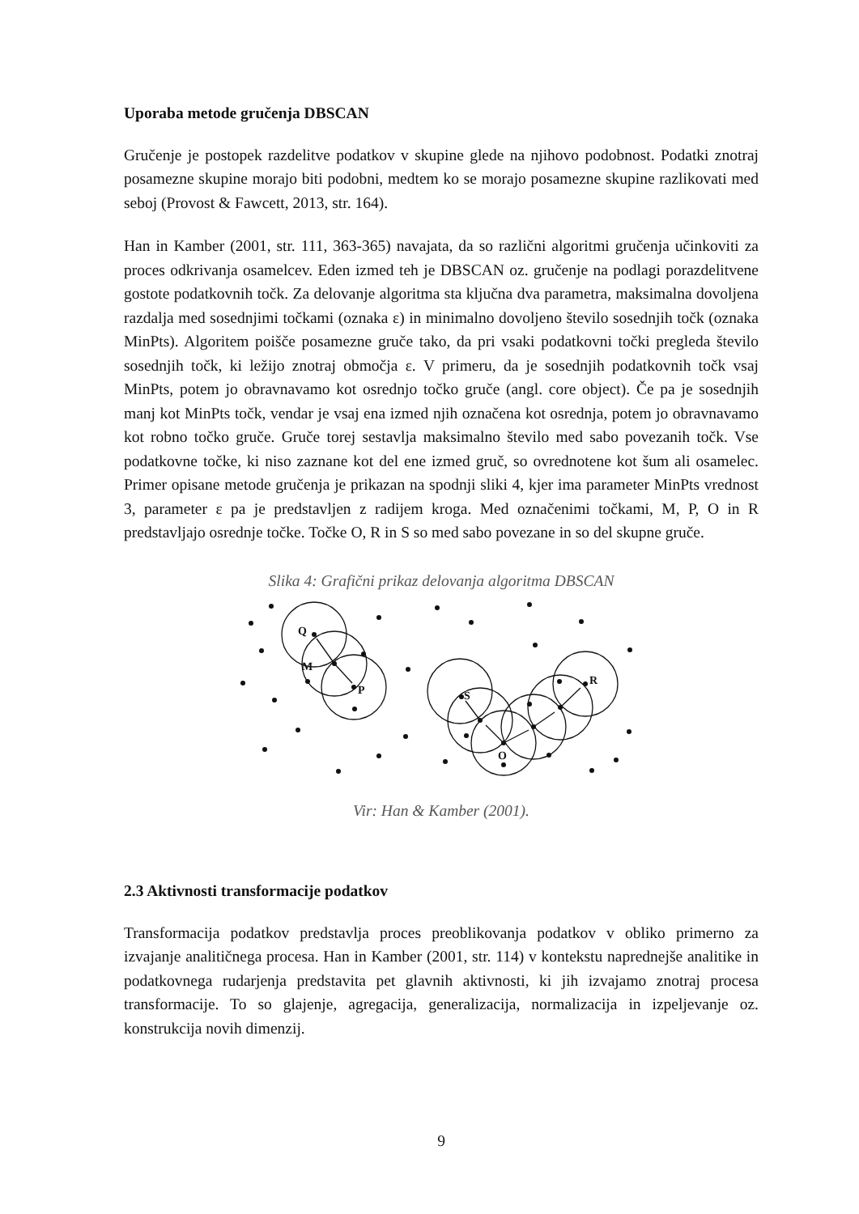Uporaba metode gručenja DBSCAN
Gručenje je postopek razdelitve podatkov v skupine glede na njihovo podobnost. Podatki znotraj posamezne skupine morajo biti podobni, medtem ko se morajo posamezne skupine razlikovati med seboj (Provost & Fawcett, 2013, str. 164).
Han in Kamber (2001, str. 111, 363-365) navajata, da so različni algoritmi gručenja učinkoviti za proces odkrivanja osamelcev. Eden izmed teh je DBSCAN oz. gručenje na podlagi porazdelitvene gostote podatkovnih točk. Za delovanje algoritma sta ključna dva parametra, maksimalna dovoljena razdalja med sosednjimi točkami (oznaka ε) in minimalno dovoljeno število sosednjih točk (oznaka MinPts). Algoritem poišče posamezne gruče tako, da pri vsaki podatkovni točki pregleda število sosednjih točk, ki ležijo znotraj območja ε. V primeru, da je sosednjih podatkovnih točk vsaj MinPts, potem jo obravnavamo kot osrednjo točko gruče (angl. core object). Če pa je sosednjih manj kot MinPts točk, vendar je vsaj ena izmed njih označena kot osrednja, potem jo obravnavamo kot robno točko gruče. Gruče torej sestavlja maksimalno število med sabo povezanih točk. Vse podatkovne točke, ki niso zaznane kot del ene izmed gruč, so ovrednotene kot šum ali osamelec. Primer opisane metode gručenja je prikazan na spodnji sliki 4, kjer ima parameter MinPts vrednost 3, parameter ε pa je predstavljen z radijem kroga. Med označenimi točkami, M, P, O in R predstavljajo osrednje točke. Točke O, R in S so med sabo povezane in so del skupne gruče.
Slika 4: Grafični prikaz delovanja algoritma DBSCAN
Q
M
P
S
O
R
Vir: Han & Kamber (2001).
2.3 Aktivnosti transformacije podatkov
Transformacija podatkov predstavlja proces preoblikovanja podatkov v obliko primerno za izvajanje analitičnega procesa. Han in Kamber (2001, str. 114) v kontekstu naprednejše analitike in podatkovnega rudarjenja predstavita pet glavnih aktivnosti, ki jih izvajamo znotraj procesa transformacije. To so glajenje, agregacija, generalizacija, normalizacija in izpeljevanje oz. konstrukcija novih dimenzij.
9